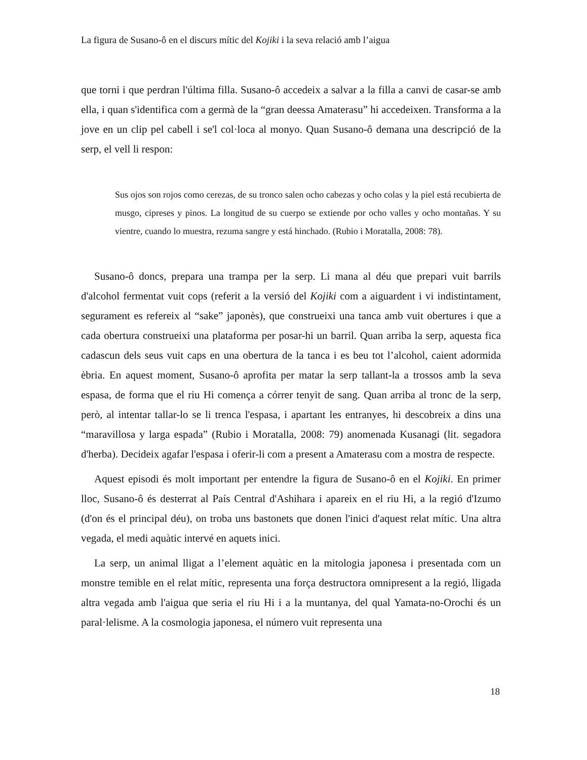La figura de Susano-ô en el discurs mític del Kojiki i la seva relació amb l’aigua
que torni i que perdran l'última filla. Susano-ô accedeix a salvar a la filla a canvi de casar-se amb ella, i quan s'identifica com a germà de la “gran deessa Amaterasu” hi accedeixen. Transforma a la jove en un clip pel cabell i se'l col·loca al monyo. Quan Susano-ô demana una descripció de la serp, el vell li respon:
Sus ojos son rojos como cerezas, de su tronco salen ocho cabezas y ocho colas y la piel está recubierta de musgo, cipreses y pinos. La longitud de su cuerpo se extiende por ocho valles y ocho montañas. Y su vientre, cuando lo muestra, rezuma sangre y está hinchado. (Rubio i Moratalla, 2008: 78).
Susano-ô doncs, prepara una trampa per la serp. Li mana al déu que prepari vuit barrils d'alcohol fermentat vuit cops (referit a la versió del Kojiki com a aiguardent i vi indistintament, segurament es refereix al “sake” japonès), que construeixi una tanca amb vuit obertures i que a cada obertura construeixi una plataforma per posar-hi un barril. Quan arriba la serp, aquesta fica cadascun dels seus vuit caps en una obertura de la tanca i es beu tot l’alcohol, caient adormida èbria. En aquest moment, Susano-ô aprofita per matar la serp tallant-la a trossos amb la seva espasa, de forma que el riu Hi comença a córrer tenyit de sang. Quan arriba al tronc de la serp, però, al intentar tallar-lo se li trenca l'espasa, i apartant les entranyes, hi descobreix a dins una “maravillosa y larga espada” (Rubio i Moratalla, 2008: 79) anomenada Kusanagi (lit. segadora d'herba). Decideix agafar l'espasa i oferir-li com a present a Amaterasu com a mostra de respecte.
Aquest episodi és molt important per entendre la figura de Susano-ô en el Kojiki. En primer lloc, Susano-ô és desterrat al País Central d'Ashihara i apareix en el riu Hi, a la regió d'Izumo (d'on és el principal déu), on troba uns bastonets que donen l'inici d'aquest relat mític. Una altra vegada, el medi aquàtic intervé en aquets inici.
La serp, un animal lligat a l’element aquàtic en la mitologia japonesa i presentada com un monstre temible en el relat mític, representa una força destructora omnipresent a la regió, lligada altra vegada amb l'aigua que seria el riu Hi i a la muntanya, del qual Yamata-no-Orochi és un paral·lelisme. A la cosmologia japonesa, el número vuit representa una
18